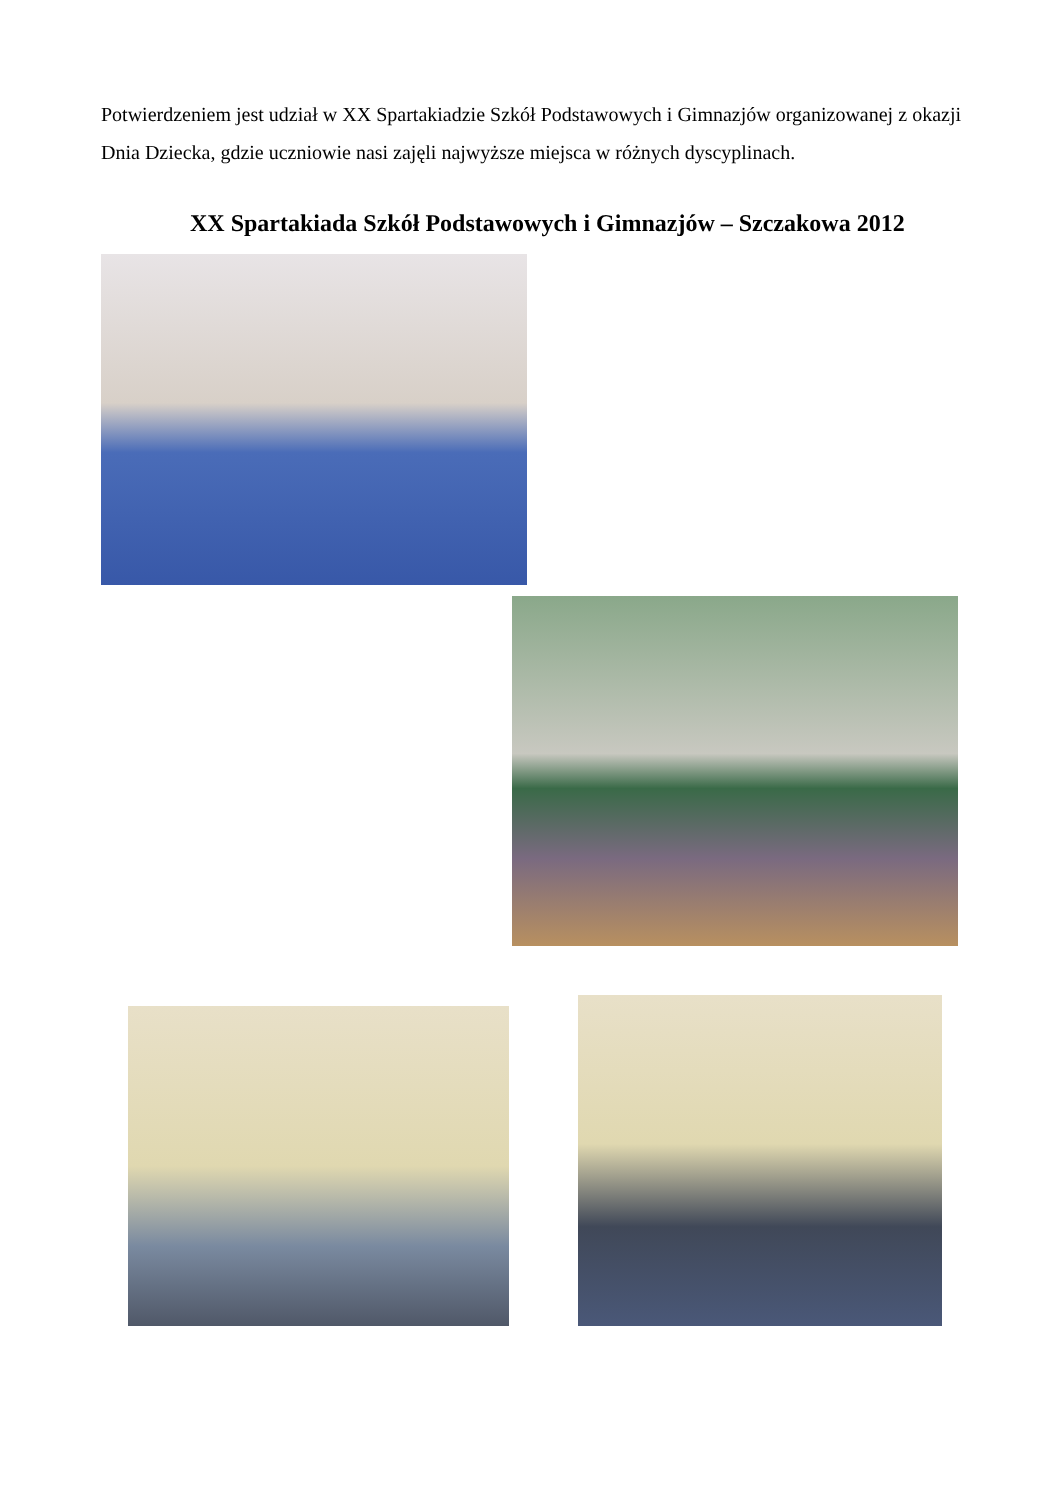Potwierdzeniem jest udział w XX Spartakiadzie Szkół Podstawowych i Gimnazjów organizowanej z okazji Dnia Dziecka, gdzie uczniowie nasi zajęli najwyższe miejsca w różnych dyscyplinach.
XX Spartakiada Szkół Podstawowych i Gimnazjów – Szczakowa 2012